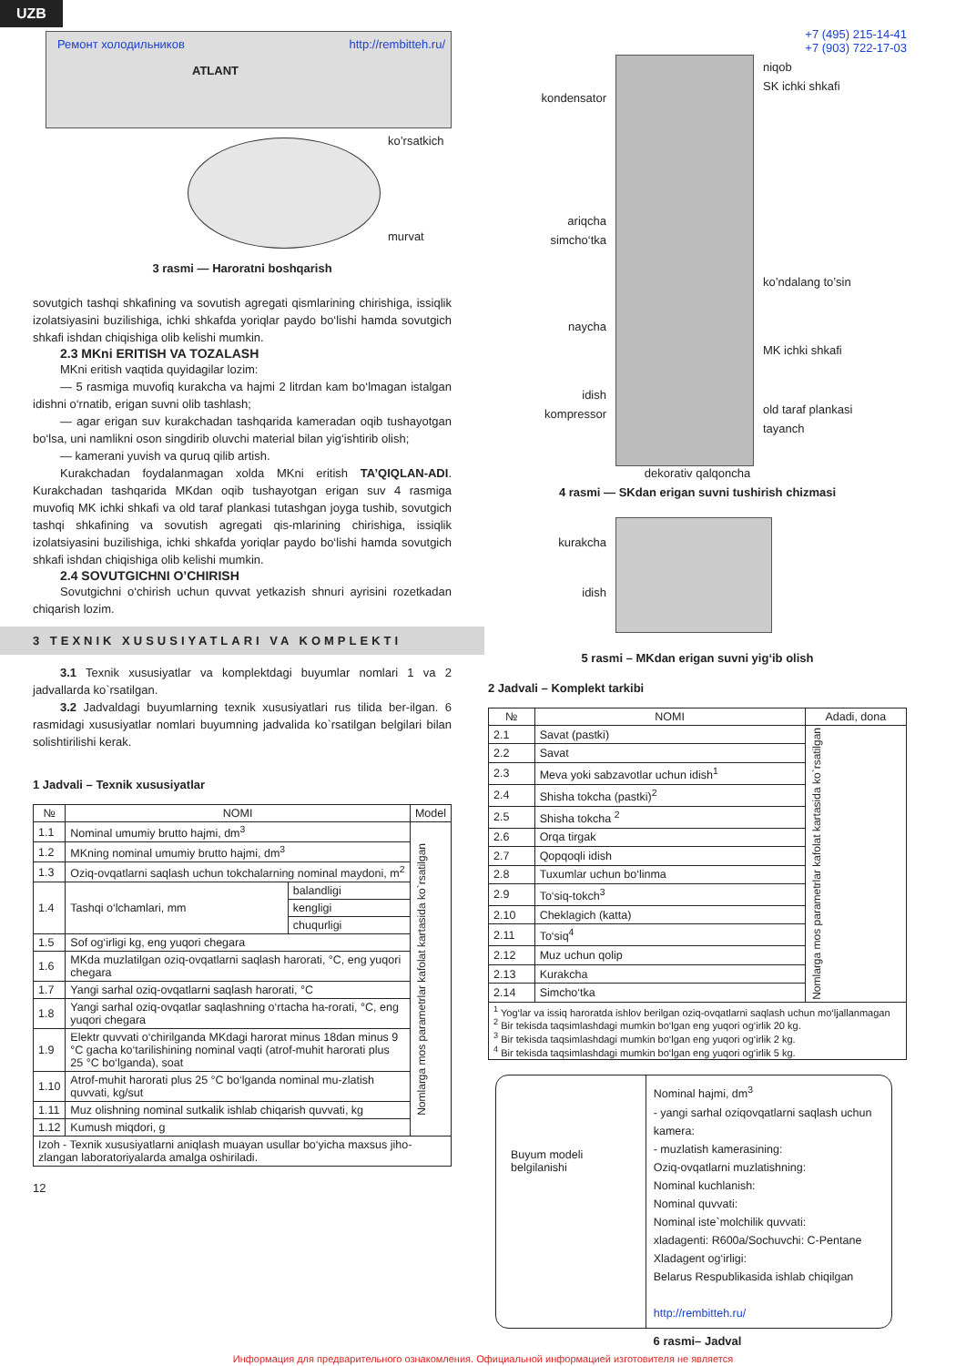UZB
Ремонт холодильников http://rembitteh.ru/
ATLANT
ko’rsatkich
murvat
3 rasmi — Haroratni boshqarish
sovutgich tashqi shkafining va sovutish agregati qismlarining chirishiga, issiqlik izolatsiyasini buzilishiga, ichki shkafda yoriqlar paydo bo‘lishi hamda sovutgich shkafi ishdan chiqishiga olib kelishi mumkin.
2.3 MKni ERITISH VA TOZALASH
MKni eritish vaqtida quyidagilar lozim:
— 5 rasmiga muvofiq kurakcha va hajmi 2 litrdan kam bo‘lmagan istalgan idishni o‘rnatib, erigan suvni olib tashlash;
— agar erigan suv kurakchadan tashqarida kameradan oqib tushayotgan bo‘lsa, uni namlikni oson singdirib oluvchi material bilan yig‘ishtirib olish;
— kamerani yuvish va quruq qilib artish.
Kurakchadan foydalanmagan xolda MKni eritish TA’QIQLAN-ADI. Kurakchadan tashqarida MKdan oqib tushayotgan erigan suv 4 rasmiga muvofiq MK ichki shkafi va old taraf plankasi tutashgan joyga tushib, sovutgich tashqi shkafining va sovutish agregati qis-mlarining chirishiga, issiqlik izolatsiyasini buzilishiga, ichki shkafda yoriqlar paydo bo‘lishi hamda sovutgich shkafi ishdan chiqishiga olib kelishi mumkin.
2.4 SOVUTGICHNI O’CHIRISH
Sovutgichni o‘chirish uchun quvvat yetkazish shnuri ayrisini rozetkadan chiqarish lozim.
3 TEXNIK XUSUSIYATLARI VA KOMPLEKTI
3.1 Texnik xususiyatlar va komplektdagi buyumlar nomlari 1 va 2 jadvallarda ko`rsatilgan.
3.2 Jadvaldagi buyumlarning texnik xususiyatlari rus tilida ber-ilgan. 6 rasmidagi xususiyatlar nomlari buyumning jadvalida ko`rsatilgan belgilari bilan solishtirilishi kerak.
1 Jadvali – Texnik xususiyatlar
| № | NOMI | | Model |
| --- | --- | --- | --- |
| 1.1 | Nominal umumiy brutto hajmi, dm<sup>3</sup> | | Nomlarga mos parametrlar kafolat kartasida ko`rsatilgan |
| 1.2 | MKning nominal umumiy brutto hajmi, dm<sup>3</sup> | | |
| 1.3 | Oziq-ovqatlarni saqlash uchun tokchalarning nominal maydoni, m<sup>2</sup> | | |
| 1.4 | Tashqi o‘lchamlari, mm | balandligi | |
| | | kengligi | |
| | | chuqurligi | |
| 1.5 | Sof og‘irligi kg, eng yuqori chegara | | |
| 1.6 | MKda muzlatilgan oziq-ovqatlarni saqlash harorati, °C, eng yuqori chegara | | |
| 1.7 | Yangi sarhal oziq-ovqatlarni saqlash harorati, °C | | |
| 1.8 | Yangi sarhal oziq-ovqatlar saqlashning o‘rtacha ha-rorati, °C, eng yuqori chegara | | |
| 1.9 | Elektr quvvati o‘chirilganda MKdagi harorat minus 18dan minus 9 °C gacha ko‘tarilishining nominal vaqti (atrof-muhit harorati plus 25 °C bo‘lganda), soat | | |
| 1.10 | Atrof-muhit harorati plus 25 °C bo‘lganda nominal mu-zlatish quvvati, kg/sut | | |
| 1.11 | Muz olishning nominal sutkalik ishlab chiqarish quvvati, kg | | |
| 1.12 | Kumush miqdori, g | | |
| Izoh - Texnik xususiyatlarni aniqlash muayan usullar bo‘yicha maxsus jiho-zlangan laboratoriyalarda amalga oshiriladi. | | | |
12
+7 (495) 215-14-41
+7 (903) 722-17-03
kondensator
ariqcha
simcho‘tka
naycha
idish
kompressor
niqob
SK ichki shkafi
ko’ndalang to’sin
MK ichki shkafi
old taraf plankasi
tayanch
dekorativ qalqoncha
4 rasmi — SKdan erigan suvni tushirish chizmasi
kurakcha
idish
5 rasmi – MKdan erigan suvni yig‘ib olish
2 Jadvali – Komplekt tarkibi
| № | NOMI | Adadi, dona |
| --- | --- | --- |
| 2.1 | Savat (pastki) | Nomlarga mos parametrlar kafolat kartasida ko`rsatilgan |
| 2.2 | Savat | |
| 2.3 | Meva yoki sabzavotlar uchun idish<sup>1</sup> | |
| 2.4 | Shisha tokcha (pastki)<sup>2</sup> | |
| 2.5 | Shisha tokcha <sup>2</sup> | |
| 2.6 | Orqa tirgak | |
| 2.7 | Qopqoqli idish | |
| 2.8 | Tuxumlar uchun bo‘linma | |
| 2.9 | To‘siq-tokch<sup>3</sup> | |
| 2.10 | Cheklagich (katta) | |
| 2.11 | To‘siq<sup>4</sup> | |
| 2.12 | Muz uchun qolip | |
| 2.13 | Kurakcha | |
| 2.14 | Simcho‘tka | |
| <sup>1</sup> Yog‘lar va issiq haroratda ishlov berilgan oziq-ovqatlarni saqlash uchun mo‘ljallanmagan <sup>2</sup> Bir tekisda taqsimlashdagi mumkin bo‘lgan eng yuqori og‘irlik 20 kg. <sup>3</sup> Bir tekisda taqsimlashdagi mumkin bo‘lgan eng yuqori og‘irlik 2 kg. <sup>4</sup> Bir tekisda taqsimlashdagi mumkin bo‘lgan eng yuqori og‘irlik 5 kg. | | |
Buyum modeli belgilanishi
Nominal hajmi, dm<sup>3</sup>
- yangi sarhal oziqovqatlarni saqlash uchun kamera:
- muzlatish kamerasining:
Oziq-ovqatlarni muzlatishning:
Nominal kuchlanish:
Nominal quvvati:
Nominal iste`molchilik quvvati:
xladagenti: R600a/Sochuvchi: C-Pentane
Xladagent og‘irligi:
Belarus Respublikasida ishlab chiqilgan
http://rembitteh.ru/
6 rasmi– Jadval
Информация для предварительного ознакомления. Официальной информацией изготовителя не является